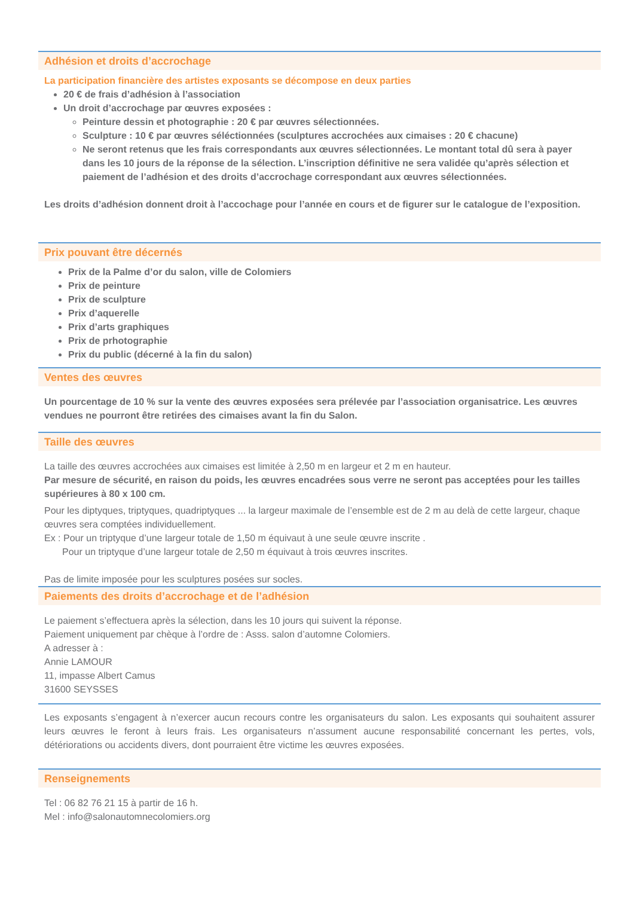Adhésion et droits d’accrochage
La participation financière des artistes exposants se décompose en deux parties
20 € de frais d’adhésion à l’association
Un droit d’accrochage par œuvres exposées :
Peinture dessin et photographie : 20 € par œuvres sélectionnées.
Sculpture : 10 € par œuvres séléctionnées (sculptures accrochées aux cimaises : 20 € chacune)
Ne seront retenus que les frais correspondants aux œuvres sélectionnées. Le montant total dû sera à payer dans les 10 jours de la réponse de la sélection. L’inscription définitive ne sera validée qu’après sélection et paiement de l’adhésion et des droits d’accrochage correspondant aux œuvres sélectionnées.
Les droits d’adhésion donnent droit à l’accochage pour l’année en cours et de figurer sur le catalogue de l’exposition.
Prix pouvant être décernés
Prix de la Palme d’or du salon, ville de Colomiers
Prix de peinture
Prix de sculpture
Prix d’aquerelle
Prix d’arts graphiques
Prix de prhotographie
Prix du public (décerné à la fin du salon)
Ventes des œuvres
Un pourcentage de 10 % sur la vente des œuvres exposées sera prélevée par l’association organisatrice. Les œuvres vendues ne pourront être retirées des cimaises avant la fin du Salon.
Taille des œuvres
La taille des œuvres accrochées aux cimaises est limitée à 2,50 m en largeur et 2 m en hauteur.
Par mesure de sécurité, en raison du poids, les œuvres encadrées sous verre ne seront pas acceptées pour les tailles supérieures à 80 x 100 cm.
Pour les diptyques, triptyques, quadriptyques ... la largeur maximale de l’ensemble est de 2 m au delà de cette largeur, chaque œuvres sera comptées individuellement.
Ex : Pour un triptyque d’une largeur totale de 1,50 m équivaut à une seule œuvre inscrite .
Pour un triptyque d’une largeur totale de 2,50 m équivaut à trois œuvres inscrites.
Pas de limite imposée pour les sculptures posées sur socles.
Paiements des droits d’accrochage et de l’adhésion
Le paiement s’effectuera après la sélection, dans les 10 jours qui suivent la réponse.
Paiement uniquement par chèque à l’ordre de : Asss. salon d’automne Colomiers.
A adresser à :
Annie LAMOUR
11, impasse Albert Camus
31600 SEYSSES
Les exposants s’engagent à n’exercer aucun recours contre les organisateurs du salon. Les exposants qui souhaitent assurer leurs œuvres le feront à leurs frais. Les organisateurs n’assument aucune responsabilité concernant les pertes, vols, détériorations ou accidents divers, dont pourraient être victime les œuvres exposées.
Renseignements
Tel : 06 82 76 21 15 à partir de 16 h.
Mel : info@salonautomnecolomiers.org